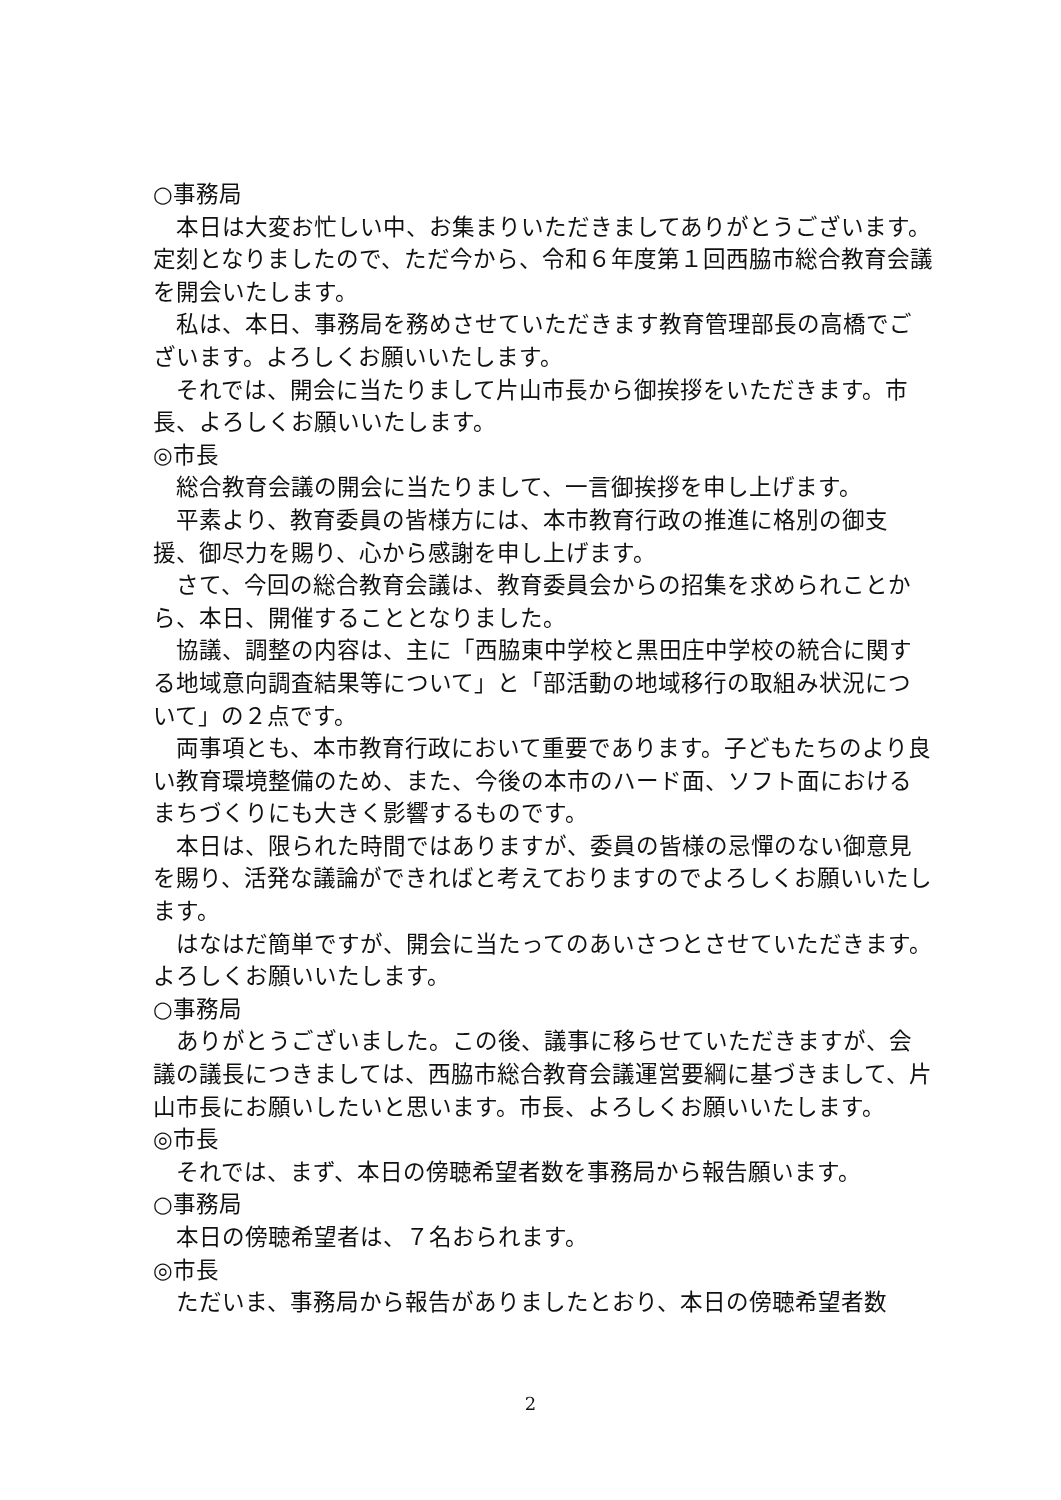○事務局
本日は大変お忙しい中、お集まりいただきましてありがとうございます。定刻となりましたので、ただ今から、令和６年度第１回西脇市総合教育会議を開会いたします。
私は、本日、事務局を務めさせていただきます教育管理部長の高橋でございます。よろしくお願いいたします。
それでは、開会に当たりまして片山市長から御挨拶をいただきます。市長、よろしくお願いいたします。
◎市長
総合教育会議の開会に当たりまして、一言御挨拶を申し上げます。
平素より、教育委員の皆様方には、本市教育行政の推進に格別の御支援、御尽力を賜り、心から感謝を申し上げます。
さて、今回の総合教育会議は、教育委員会からの招集を求められことから、本日、開催することとなりました。
協議、調整の内容は、主に「西脇東中学校と黒田庄中学校の統合に関する地域意向調査結果等について」と「部活動の地域移行の取組み状況について」の２点です。
両事項とも、本市教育行政において重要であります。子どもたちのより良い教育環境整備のため、また、今後の本市のハード面、ソフト面におけるまちづくりにも大きく影響するものです。
本日は、限られた時間ではありますが、委員の皆様の忌憚のない御意見を賜り、活発な議論ができればと考えておりますのでよろしくお願いいたします。
はなはだ簡単ですが、開会に当たってのあいさつとさせていただきます。よろしくお願いいたします。
○事務局
ありがとうございました。この後、議事に移らせていただきますが、会議の議長につきましては、西脇市総合教育会議運営要綱に基づきまして、片山市長にお願いしたいと思います。市長、よろしくお願いいたします。
◎市長
それでは、まず、本日の傍聴希望者数を事務局から報告願います。
○事務局
本日の傍聴希望者は、７名おられます。
◎市長
ただいま、事務局から報告がありましたとおり、本日の傍聴希望者数
2